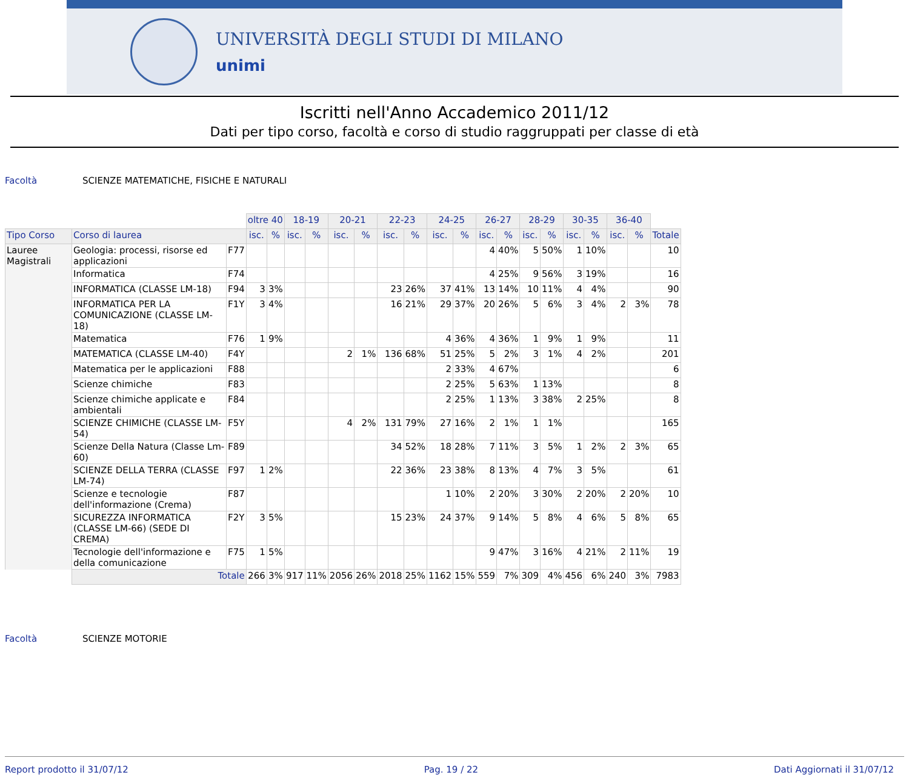UNIVERSITÀ DEGLI STUDI DI MILANO
unimi
Iscritti nell'Anno Accademico 2011/12
Dati per tipo corso, facoltà e corso di studio raggruppati per classe di età
Facoltà SCIENZE MATEMATICHE, FISICHE E NATURALI
| | | | oltre 40 | | 18-19 | | 20-21 | | 22-23 | | 24-25 | | 26-27 | | 28-29 | | 30-35 | | 36-40 | | |
| Tipo Corso | Corso di laurea | | isc. | % | isc. | % | isc. | % | isc. | % | isc. | % | isc. | % | isc. | % | isc. | % | isc. | % | Totale |
| Lauree Magistrali | Geologia: processi, risorse ed applicazioni | F77 | | | | | | | | | | | 4 | 40% | 5 | 50% | 1 | 10% | | | 10 |
| | Informatica | F74 | | | | | | | | | | | 4 | 25% | 9 | 56% | 3 | 19% | | | 16 |
| | INFORMATICA (CLASSE LM-18) | F94 | 3 | 3% | | | | | 23 | 26% | 37 | 41% | 13 | 14% | 10 | 11% | 4 | 4% | | | 90 |
| | INFORMATICA PER LA COMUNICAZIONE (CLASSE LM-18) | F1Y | 3 | 4% | | | | | 16 | 21% | 29 | 37% | 20 | 26% | 5 | 6% | 3 | 4% | 2 | 3% | 78 |
| | Matematica | F76 | 1 | 9% | | | | | | | 4 | 36% | 4 | 36% | 1 | 9% | 1 | 9% | | | 11 |
| | MATEMATICA (CLASSE LM-40) | F4Y | | | | | 2 | 1% | 136 | 68% | 51 | 25% | 5 | 2% | 3 | 1% | 4 | 2% | | | 201 |
| | Matematica per le applicazioni | F88 | | | | | | | | | 2 | 33% | 4 | 67% | | | | | | | 6 |
| | Scienze chimiche | F83 | | | | | | | | | 2 | 25% | 5 | 63% | 1 | 13% | | | | | 8 |
| | Scienze chimiche applicate e ambientali | F84 | | | | | | | | | 2 | 25% | 1 | 13% | 3 | 38% | 2 | 25% | | | 8 |
| | SCIENZE CHIMICHE (CLASSE LM-54) | F5Y | | | | | 4 | 2% | 131 | 79% | 27 | 16% | 2 | 1% | 1 | 1% | | | | | 165 |
| | Scienze Della Natura (Classe Lm-60) | F89 | | | | | | | 34 | 52% | 18 | 28% | 7 | 11% | 3 | 5% | 1 | 2% | 2 | 3% | 65 |
| | SCIENZE DELLA TERRA (CLASSE LM-74) | F97 | 1 | 2% | | | | | 22 | 36% | 23 | 38% | 8 | 13% | 4 | 7% | 3 | 5% | | | 61 |
| | Scienze e tecnologie dell'informazione (Crema) | F87 | | | | | | | | | 1 | 10% | 2 | 20% | 3 | 30% | 2 | 20% | 2 | 20% | 10 |
| | SICUREZZA INFORMATICA (CLASSE LM-66) (SEDE DI CREMA) | F2Y | 3 | 5% | | | | | 15 | 23% | 24 | 37% | 9 | 14% | 5 | 8% | 4 | 6% | 5 | 8% | 65 |
| | Tecnologie dell'informazione e della comunicazione | F75 | 1 | 5% | | | | | | | | | 9 | 47% | 3 | 16% | 4 | 21% | 2 | 11% | 19 |
| | Totale | | 266 | 3% | 917 | 11% | 2056 | 26% | 2018 | 25% | 1162 | 15% | 559 | 7% | 309 | 4% | 456 | 6% | 240 | 3% | 7983 |
Facoltà SCIENZE MOTORIE
Report prodotto il 31/07/12 Pag. 19 / 22 Dati Aggiornati il 31/07/12